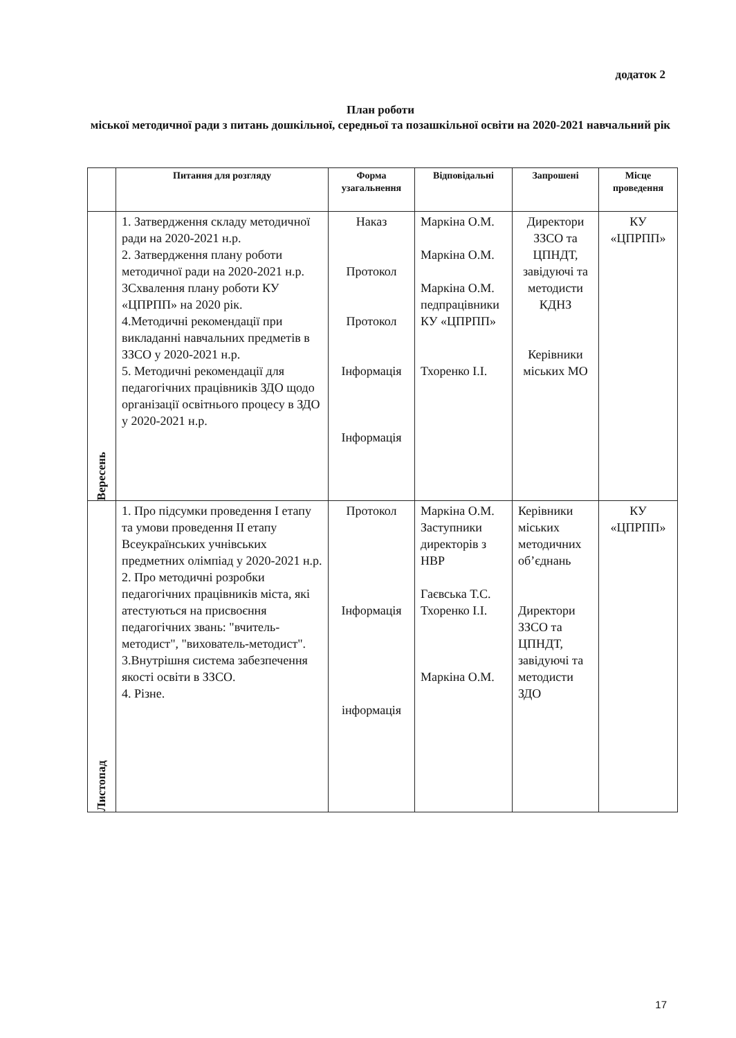додаток 2
План роботи
міської методичної ради з питань дошкільної, середньої та позашкільної освіти на 2020-2021 навчальний рік
| | Питання для розгляду | Форма узагальнення | Відповідальні | Запрошені | Місце проведення |
| --- | --- | --- | --- | --- | --- |
| Вересень | 1. Затвердження складу методичної ради на 2020-2021 н.р. 2. Затвердження плану роботи методичної ради на 2020-2021 н.р. 3Схвалення плану роботи КУ «ЦПРПП» на 2020 рік. 4.Методичні рекомендації при викладанні навчальних предметів в ЗЗСО у 2020-2021 н.р. 5. Методичні рекомендації для педагогічних працівників ЗДО щодо організації освітнього процесу в ЗДО у 2020-2021 н.р. | Наказ Протокол Протокол Інформація Інформація | Маркіна О.М. Маркіна О.М. Маркіна О.М. педпрацівники КУ «ЦПРПП» Тхоренко І.І. | Директори ЗЗСО та ЦПНДТ, завідуючі та методисти КДНЗ Керівники міських МО | КУ «ЦПРПП» |
| Листопад | 1. Про підсумки проведення І етапу та умови проведення ІІ етапу Всеукраїнських учнівських предметних олімпіад у 2020-2021 н.р. 2. Про методичні розробки педагогічних працівників міста, які атестуються на присвоєння педагогічних звань: "вчитель-методист", "вихователь-методист". 3.Внутрішня система забезпечення якості освіти в ЗЗСО. 4. Різне. | Протокол Інформація інформація | Маркіна О.М. Заступники директорів з НВР Гаєвська Т.С. Тхоренко І.І. Маркіна О.М. | Керівники міських методичних об’єднань Директори ЗЗСО та ЦПНДТ, завідуючі та методисти ЗДО | КУ «ЦПРПП» |
17